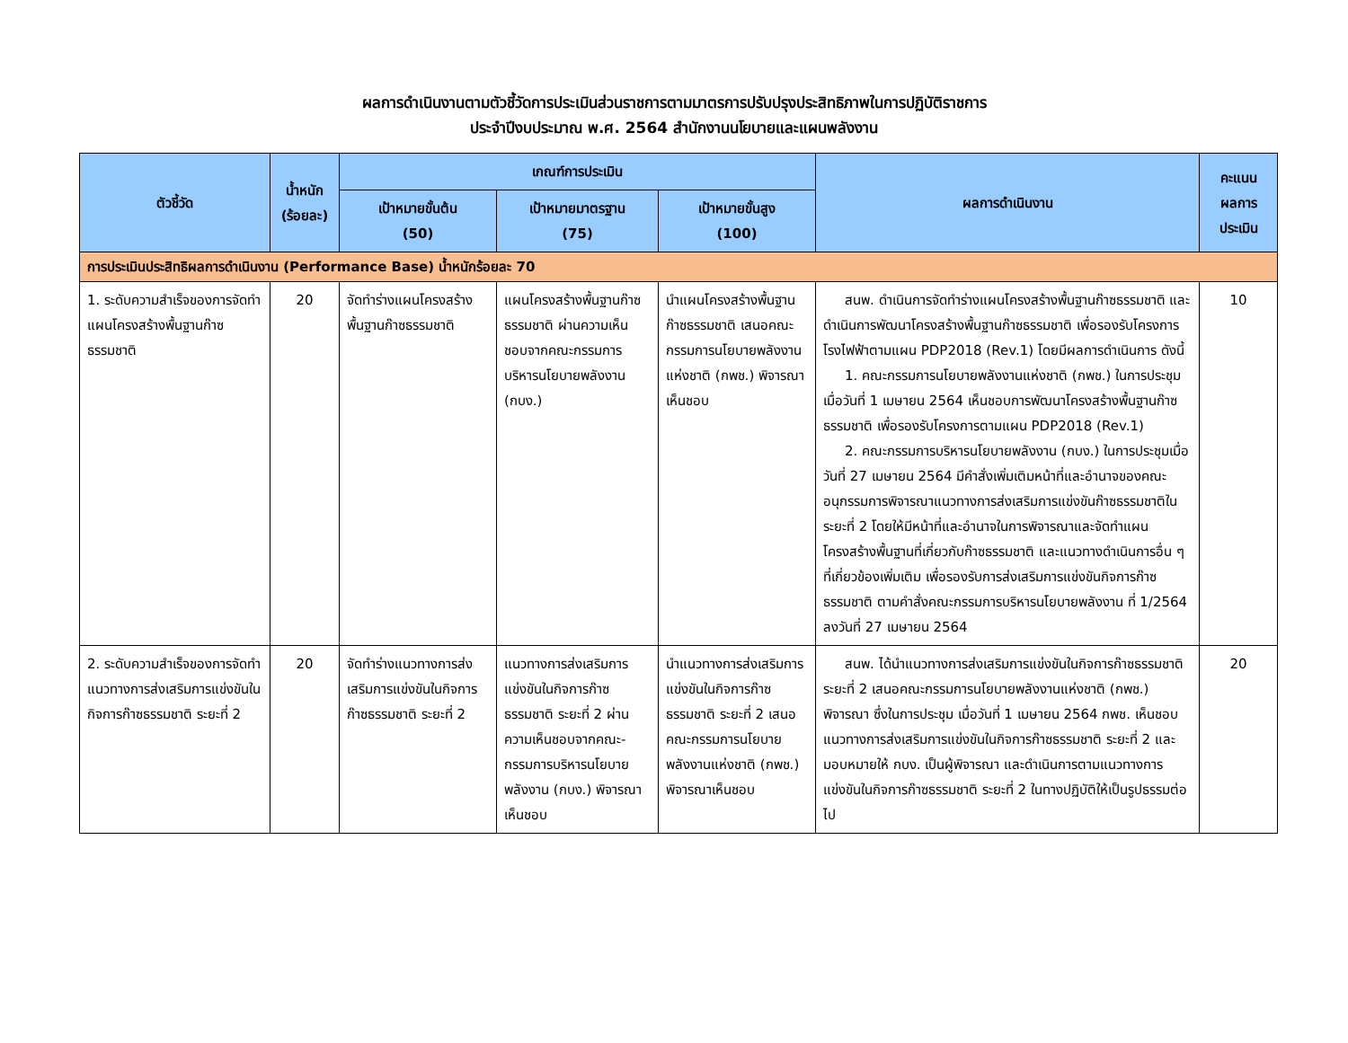ผลการดำเนินงานตามตัวชี้วัดการประเมินส่วนราชการตามมาตรการปรับปรุงประสิทธิภาพในการปฏิบัติราชการ
ประจำปีงบประมาณ พ.ศ. 2564 สำนักงานนโยบายและแผนพลังงาน
| ตัวชี้วัด | น้ำหนัก (ร้อยละ) | เกณฑ์การประเมิน | | | ผลการดำเนินงาน | คะแนน ผลการ ประเมิน |
| --- | --- | --- | --- | --- | --- | --- |
| | | เป้าหมายขั้นต้น (50) | เป้าหมายมาตรฐาน (75) | เป้าหมายขั้นสูง (100) | | |
| การประเมินประสิทธิผลการดำเนินงาน (Performance Base) น้ำหนักร้อยละ 70 | | | | | | |
| 1. ระดับความสำเร็จของการจัดทำแผนโครงสร้างพื้นฐานก๊าซธรรมชาติ | 20 | จัดทำร่างแผนโครงสร้างพื้นฐานก๊าซธรรมชาติ | แผนโครงสร้างพื้นฐานก๊าซธรรมชาติ ผ่านความเห็นชอบจากคณะกรรมการบริหารนโยบายพลังงาน (กบง.) | นำแผนโครงสร้างพื้นฐานก๊าซธรรมชาติ เสนอคณะกรรมการนโยบายพลังงานแห่งชาติ (กพช.) พิจารณาเห็นชอบ | สนพ. ดำเนินการจัดทำร่างแผนโครงสร้างพื้นฐานก๊าซธรรมชาติ และดำเนินการพัฒนาโครงสร้างพื้นฐานก๊าซธรรมชาติ เพื่อรองรับโครงการโรงไฟฟ้าตามแผน PDP2018 (Rev.1) โดยมีผลการดำเนินการ ดังนี้ 1. คณะกรรมการนโยบายพลังงานแห่งชาติ (กพช.) ในการประชุมเมื่อวันที่ 1 เมษายน 2564 เห็นชอบการพัฒนาโครงสร้างพื้นฐานก๊าซธรรมชาติ เพื่อรองรับโครงการตามแผน PDP2018 (Rev.1) 2. คณะกรรมการบริหารนโยบายพลังงาน (กบง.) ในการประชุมเมื่อวันที่ 27 เมษายน 2564 มีคำสั่งเพิ่มเติมหน้าที่และอำนาจของคณะอนุกรรมการพิจารณาแนวทางการส่งเสริมการแข่งขันก๊าซธรรมชาติในระยะที่ 2 โดยให้มีหน้าที่และอำนาจในการพิจารณาและจัดทำแผนโครงสร้างพื้นฐานที่เกี่ยวกับก๊าซธรรมชาติ และแนวทางดำเนินการอื่น ๆ ที่เกี่ยวข้องเพิ่มเติม เพื่อรองรับการส่งเสริมการแข่งขันกิจการก๊าซธรรมชาติ ตามคำสั่งคณะกรรมการบริหารนโยบายพลังงาน ที่ 1/2564 ลงวันที่ 27 เมษายน 2564 | 10 |
| 2. ระดับความสำเร็จของการจัดทำแนวทางการส่งเสริมการแข่งขันในกิจการก๊าซธรรมชาติ ระยะที่ 2 | 20 | จัดทำร่างแนวทางการส่งเสริมการแข่งขันในกิจการก๊าซธรรมชาติ ระยะที่ 2 | แนวทางการส่งเสริมการแข่งขันในกิจการก๊าซธรรมชาติ ระยะที่ 2 ผ่านความเห็นชอบจากคณะ-กรรมการบริหารนโยบายพลังงาน (กบง.) พิจารณาเห็นชอบ | นำแนวทางการส่งเสริมการแข่งขันในกิจการก๊าซธรรมชาติ ระยะที่ 2 เสนอคณะกรรมการนโยบายพลังงานแห่งชาติ (กพช.) พิจารณาเห็นชอบ | สนพ. ได้นำแนวทางการส่งเสริมการแข่งขันในกิจการก๊าซธรรมชาติ ระยะที่ 2 เสนอคณะกรรมการนโยบายพลังงานแห่งชาติ (กพช.) พิจารณา ซึ่งในการประชุม เมื่อวันที่ 1 เมษายน 2564 กพช. เห็นชอบแนวทางการส่งเสริมการแข่งขันในกิจการก๊าซธรรมชาติ ระยะที่ 2 และมอบหมายให้ กบง. เป็นผู้พิจารณา และดำเนินการตามแนวทางการแข่งขันในกิจการก๊าซธรรมชาติ ระยะที่ 2 ในทางปฏิบัติให้เป็นรูปธรรมต่อไป | 20 |